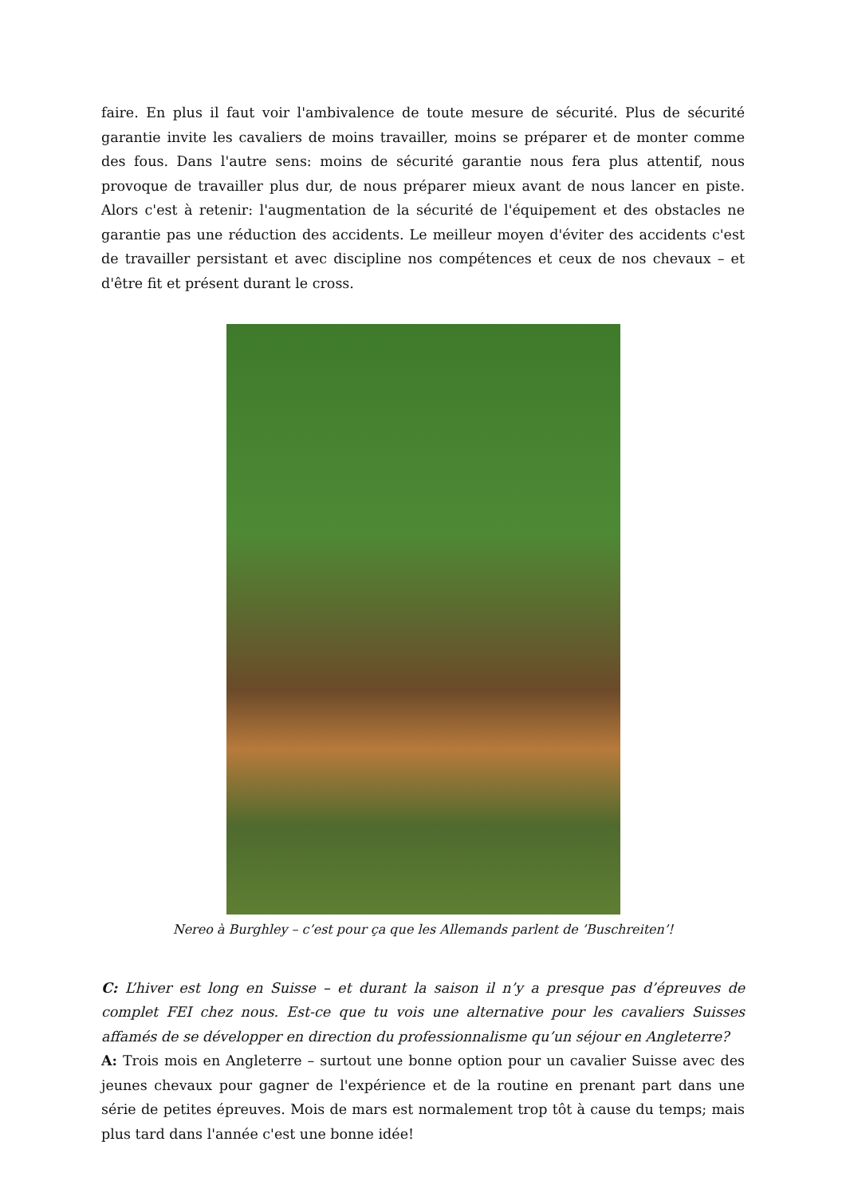faire. En plus il faut voir l'ambivalence de toute mesure de sécurité. Plus de sécurité garantie invite les cavaliers de moins travailler, moins se préparer et de monter comme des fous. Dans l'autre sens: moins de sécurité garantie nous fera plus attentif, nous provoque de travailler plus dur, de nous préparer mieux avant de nous lancer en piste. Alors c'est à retenir: l'augmentation de la sécurité de l'équipement et des obstacles ne garantie pas une réduction des accidents. Le meilleur moyen d'éviter des accidents c'est de travailler persistant et avec discipline nos compétences et ceux de nos chevaux – et d'être fit et présent durant le cross.
Nereo à Burghley – c’est pour ça que les Allemands parlent de ’Buschreiten’!
C: L’hiver est long en Suisse – et durant la saison il n’y a presque pas d’épreuves de complet FEI chez nous. Est-ce que tu vois une alternative pour les cavaliers Suisses affamés de se développer en direction du professionnalisme qu’un séjour en Angleterre?
A: Trois mois en Angleterre – surtout une bonne option pour un cavalier Suisse avec des jeunes chevaux pour gagner de l'expérience et de la routine en prenant part dans une série de petites épreuves. Mois de mars est normalement trop tôt à cause du temps; mais plus tard dans l'année c'est une bonne idée!